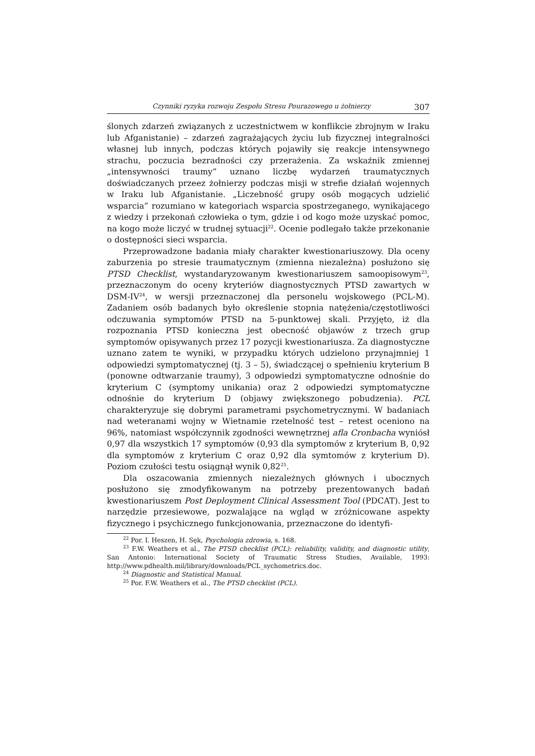Czynniki ryzyka rozwoju Zespołu Stresu Pourazowego u żołnierzy 307
ślonych zdarzeń związanych z uczestnictwem w konflikcie zbrojnym w Iraku lub Afganistanie) – zdarzeń zagrażających życiu lub fizycznej integralności własnej lub innych, podczas których pojawiły się reakcje intensywnego strachu, poczucia bezradności czy przerażenia. Za wskaźnik zmiennej „intensywności traumy” uznano liczbę wydarzeń traumatycznych doświadczanych przeez żołnierzy podczas misji w strefie działań wojennych w Iraku lub Afganistanie. „Liczebność grupy osób mogących udzielić wsparcia” rozumiano w kategoriach wsparcia spostrzeganego, wynikającego z wiedzy i przekonań człowieka o tym, gdzie i od kogo może uzyskać pomoc, na kogo może liczyć w trudnej sytuacji<sup>22</sup>. Ocenie podlegało także przekonanie o dostępności sieci wsparcia.
Przeprowadzone badania miały charakter kwestionariuszowy. Dla oceny zaburzenia po stresie traumatycznym (zmienna niezależna) posłużono się PTSD Checklist, wystandaryzowanym kwestionariuszem samoopisowym<sup>23</sup>, przeznaczonym do oceny kryteriów diagnostycznych PTSD zawartych w DSM-IV<sup>24</sup>, w wersji przeznaczonej dla personelu wojskowego (PCL-M). Zadaniem osób badanych było określenie stopnia natężenia/częstotliwości odczuwania symptomów PTSD na 5-punktowej skali. Przyjęto, iż dla rozpoznania PTSD konieczna jest obecność objawów z trzech grup symptomów opisywanych przez 17 pozycji kwestionariusza. Za diagnostyczne uznano zatem te wyniki, w przypadku których udzielono przynajmniej 1 odpowiedzi symptomatycznej (tj. 3 – 5), świadczącej o spełnieniu kryterium B (ponowne odtwarzanie traumy), 3 odpowiedzi symptomatyczne odnośnie do kryterium C (symptomy unikania) oraz 2 odpowiedzi symptomatyczne odnośnie do kryterium D (objawy zwiększonego pobudzenia). PCL charakteryzuje się dobrymi parametrami psychometrycznymi. W badaniach nad weteranami wojny w Wietnamie rzetelność test – retest oceniono na 96%, natomiast współczynnik zgodności wewnętrznej afla Cronbacha wyniósł 0,97 dla wszystkich 17 symptomów (0,93 dla symptomów z kryterium B, 0,92 dla symptomów z kryterium C oraz 0,92 dla symtomów z kryterium D). Poziom czułości testu osiągnął wynik 0,82<sup>25</sup>.
Dla oszacowania zmiennych niezależnych głównych i ubocznych posłużono się zmodyfikowanym na potrzeby prezentowanych badań kwestionariuszem Post Deployment Clinical Assessment Tool (PDCAT). Jest to narzędzie przesiewowe, pozwalające na wgląd w zróżnicowane aspekty fizycznego i psychicznego funkcjonowania, przeznaczone do identyfi-
<sup>22</sup> Por. I. Heszen, H. Sęk, Psychologia zdrowia, s. 168.
<sup>23</sup> F.W. Weathers et al., The PTSD checklist (PCL): reliability, validity, and diagnostic utility, San Antonio: International Society of Traumatic Stress Studies, Available, 1993: http://www.pdhealth.mil/library/downloads/PCL_sychometrics.doc.
<sup>24</sup> Diagnostic and Statistical Manual.
<sup>25</sup> Por. F.W. Weathers et al., The PTSD checklist (PCL).